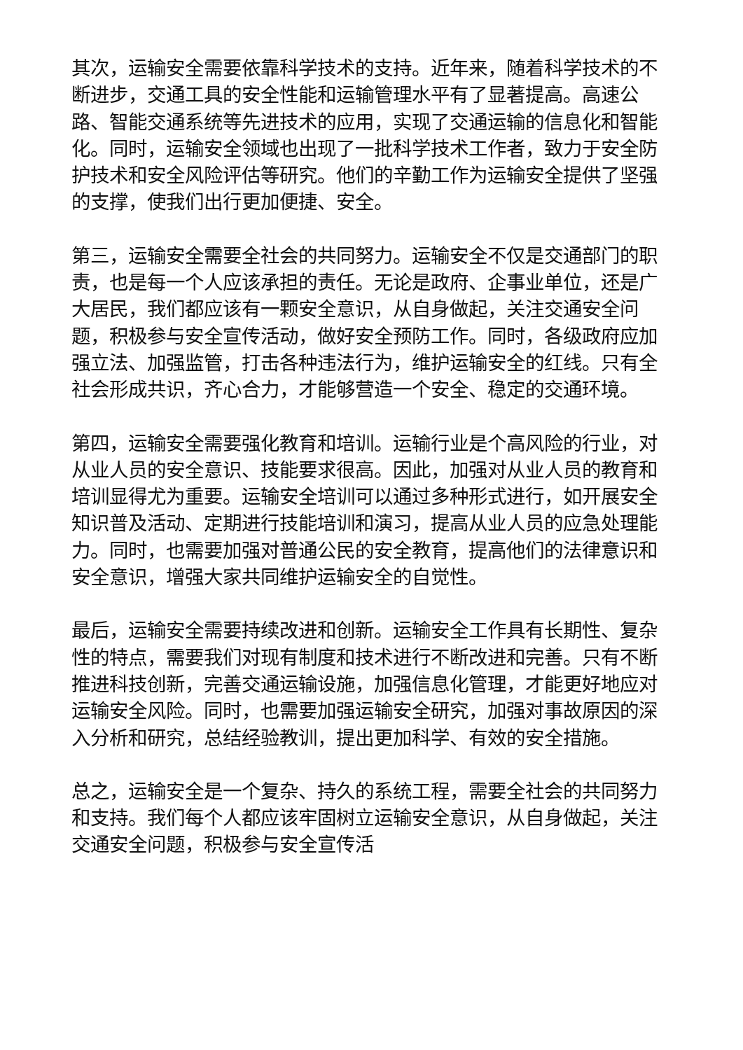其次，运输安全需要依靠科学技术的支持。近年来，随着科学技术的不断进步，交通工具的安全性能和运输管理水平有了显著提高。高速公路、智能交通系统等先进技术的应用，实现了交通运输的信息化和智能化。同时，运输安全领域也出现了一批科学技术工作者，致力于安全防护技术和安全风险评估等研究。他们的辛勤工作为运输安全提供了坚强的支撑，使我们出行更加便捷、安全。
第三，运输安全需要全社会的共同努力。运输安全不仅是交通部门的职责，也是每一个人应该承担的责任。无论是政府、企事业单位，还是广大居民，我们都应该有一颗安全意识，从自身做起，关注交通安全问题，积极参与安全宣传活动，做好安全预防工作。同时，各级政府应加强立法、加强监管，打击各种违法行为，维护运输安全的红线。只有全社会形成共识，齐心合力，才能够营造一个安全、稳定的交通环境。
第四，运输安全需要强化教育和培训。运输行业是个高风险的行业，对从业人员的安全意识、技能要求很高。因此，加强对从业人员的教育和培训显得尤为重要。运输安全培训可以通过多种形式进行，如开展安全知识普及活动、定期进行技能培训和演习，提高从业人员的应急处理能力。同时，也需要加强对普通公民的安全教育，提高他们的法律意识和安全意识，增强大家共同维护运输安全的自觉性。
最后，运输安全需要持续改进和创新。运输安全工作具有长期性、复杂性的特点，需要我们对现有制度和技术进行不断改进和完善。只有不断推进科技创新，完善交通运输设施，加强信息化管理，才能更好地应对运输安全风险。同时，也需要加强运输安全研究，加强对事故原因的深入分析和研究，总结经验教训，提出更加科学、有效的安全措施。
总之，运输安全是一个复杂、持久的系统工程，需要全社会的共同努力和支持。我们每个人都应该牢固树立运输安全意识，从自身做起，关注交通安全问题，积极参与安全宣传活